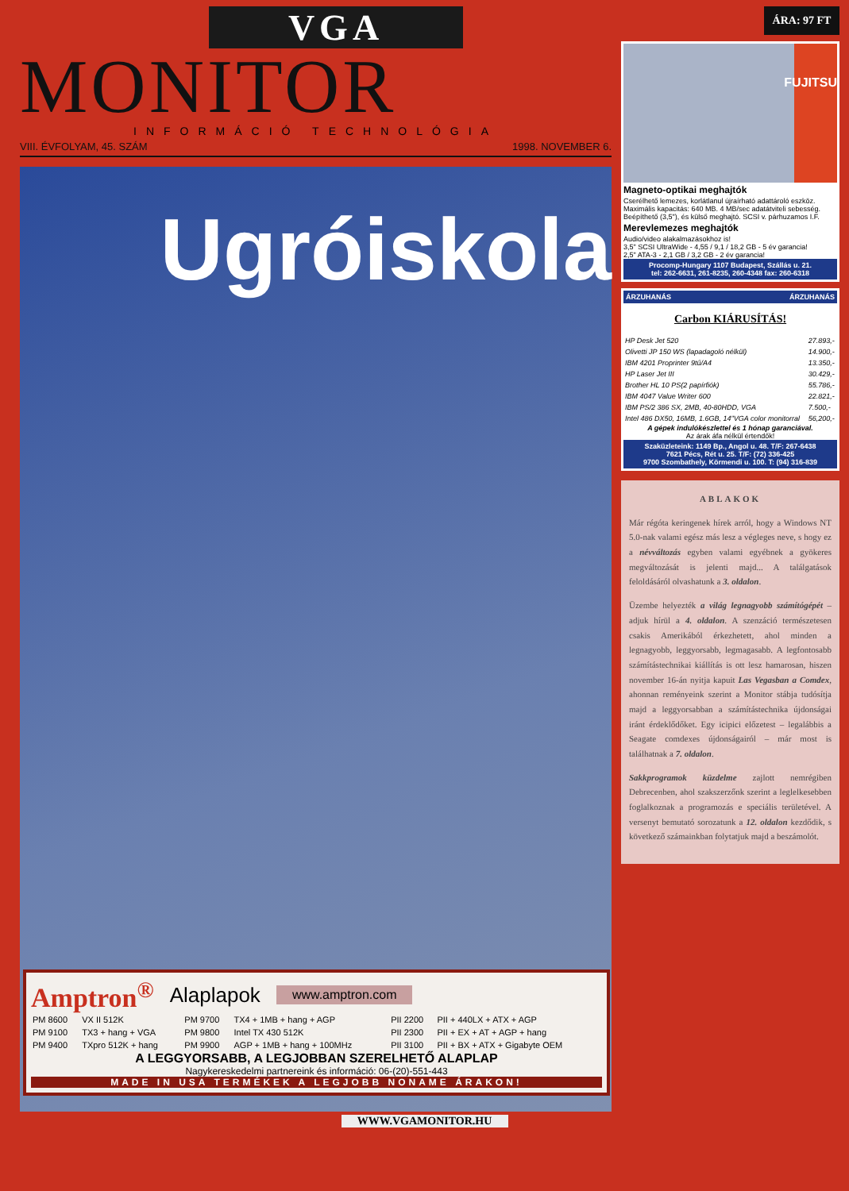VGA
MONITOR
INFORMÁCIÓ TECHNOLÓGIA
VIII. ÉVFOLYAM, 45. SZÁM 1998. NOVEMBER 6.
Ugróiskola
Amptron<sup>®</sup> Alaplapok www.amptron.com
| PM 8600 | VX II 512K | PM 9700 | TX4 + 1MB + hang + AGP | PII 2200 | PII + 440LX + ATX + AGP |
| PM 9100 | TX3 + hang + VGA | PM 9800 | Intel TX 430 512K | PII 2300 | PII + EX + AT + AGP + hang |
| PM 9400 | TXpro 512K + hang | PM 9900 | AGP + 1MB + hang + 100MHz | PII 3100 | PII + BX + ATX + Gigabyte OEM |
A LEGGYORSABB, A LEGJOBBAN SZERELHETŐ ALAPLAP
Nagykereskedelmi partnereink és információ: 06-(20)-551-443
MADE IN USA TERMÉKEK A LEGJOBB NONAME ÁRAKON!
ÁRA: 97 FT
FUJITSU
Magneto-optikai meghajtók
Cserélhető lemezes, korlátlanul újraírható adattároló eszköz. Maximális kapacitás: 640 MB. 4 MB/sec adatátviteli sebesség. Beépíthető (3,5"), és külső meghajtó. SCSI v. párhuzamos I.F.
Merevlemezes meghajtók
Audio/video alakalmazásokhoz is!
3,5" SCSI UltraWide - 4,55 / 9,1 / 18,2 GB - 5 év garancia!
2,5" ATA-3 - 2,1 GB / 3,2 GB - 2 év garancia!
Procomp-Hungary 1107 Budapest, Szállás u. 21.
tel: 262-6631, 261-8235, 260-4348 fax: 260-6318
ÁRZUHANÁS ÁRZUHANÁS
Carbon KIÁRUSÍTÁS!
| HP Desk Jet 520 | 27.893,- |
| Olivetti JP 150 WS (lapadagoló nélkül) | 14.900,- |
| IBM 4201 Proprinter 9tű/A4 | 13.350,- |
| HP Laser Jet III | 30.429,- |
| Brother HL 10 PS(2 papírfiók) | 55.786,- |
| IBM 4047 Value Writer 600 | 22.821,- |
| IBM PS/2 386 SX, 2MB, 40-80HDD, VGA | 7.500,- |
| Intel 486 DX50, 16MB, 1.6GB, 14"VGA color monitorral | 56,200,- |
A gépek indulókészlettel és 1 hónap garanciával.
Az árak áfa nélkül értendők!
Szaküzleteink: 1149 Bp., Angol u. 48. T/F: 267-6438
7621 Pécs, Rét u. 25. T/F: (72) 336-425
9700 Szombathely, Körmendi u. 100. T: (94) 316-839
ABLAKOK
Már régóta keringenek hírek arról, hogy a Windows NT 5.0-nak valami egész más lesz a végleges neve, s hogy ez a névváltozás egyben valami egyébnek a gyökeres megváltozását is jelenti majd... A találgatások feloldásáról olvashatunk a 3. oldalon.
Üzembe helyezték a világ legnagyobb számítógépét – adjuk hírül a 4. oldalon. A szenzáció természetesen csakis Amerikából érkezhetett, ahol minden a legnagyobb, leggyorsabb, legmagasabb. A legfontosabb számítástechnikai kiállítás is ott lesz hamarosan, hiszen november 16-án nyitja kapuit Las Vegasban a Comdex, ahonnan reményeink szerint a Monitor stábja tudósítja majd a leggyorsabban a számítástechnika újdonságai iránt érdeklődőket. Egy icipici előzetest – legalábbis a Seagate comdexes újdonságairól – már most is találhatnak a 7. oldalon.
Sakkprogramok küzdelme zajlott nemrégiben Debrecenben, ahol szakszerzőnk szerint a leglelkesebben foglalkoznak a programozás e speciális területével. A versenyt bemutató sorozatunk a 12. oldalon kezdődik, s következő számainkban folytatjuk majd a beszámolót.
WWW.VGAMONITOR.HU